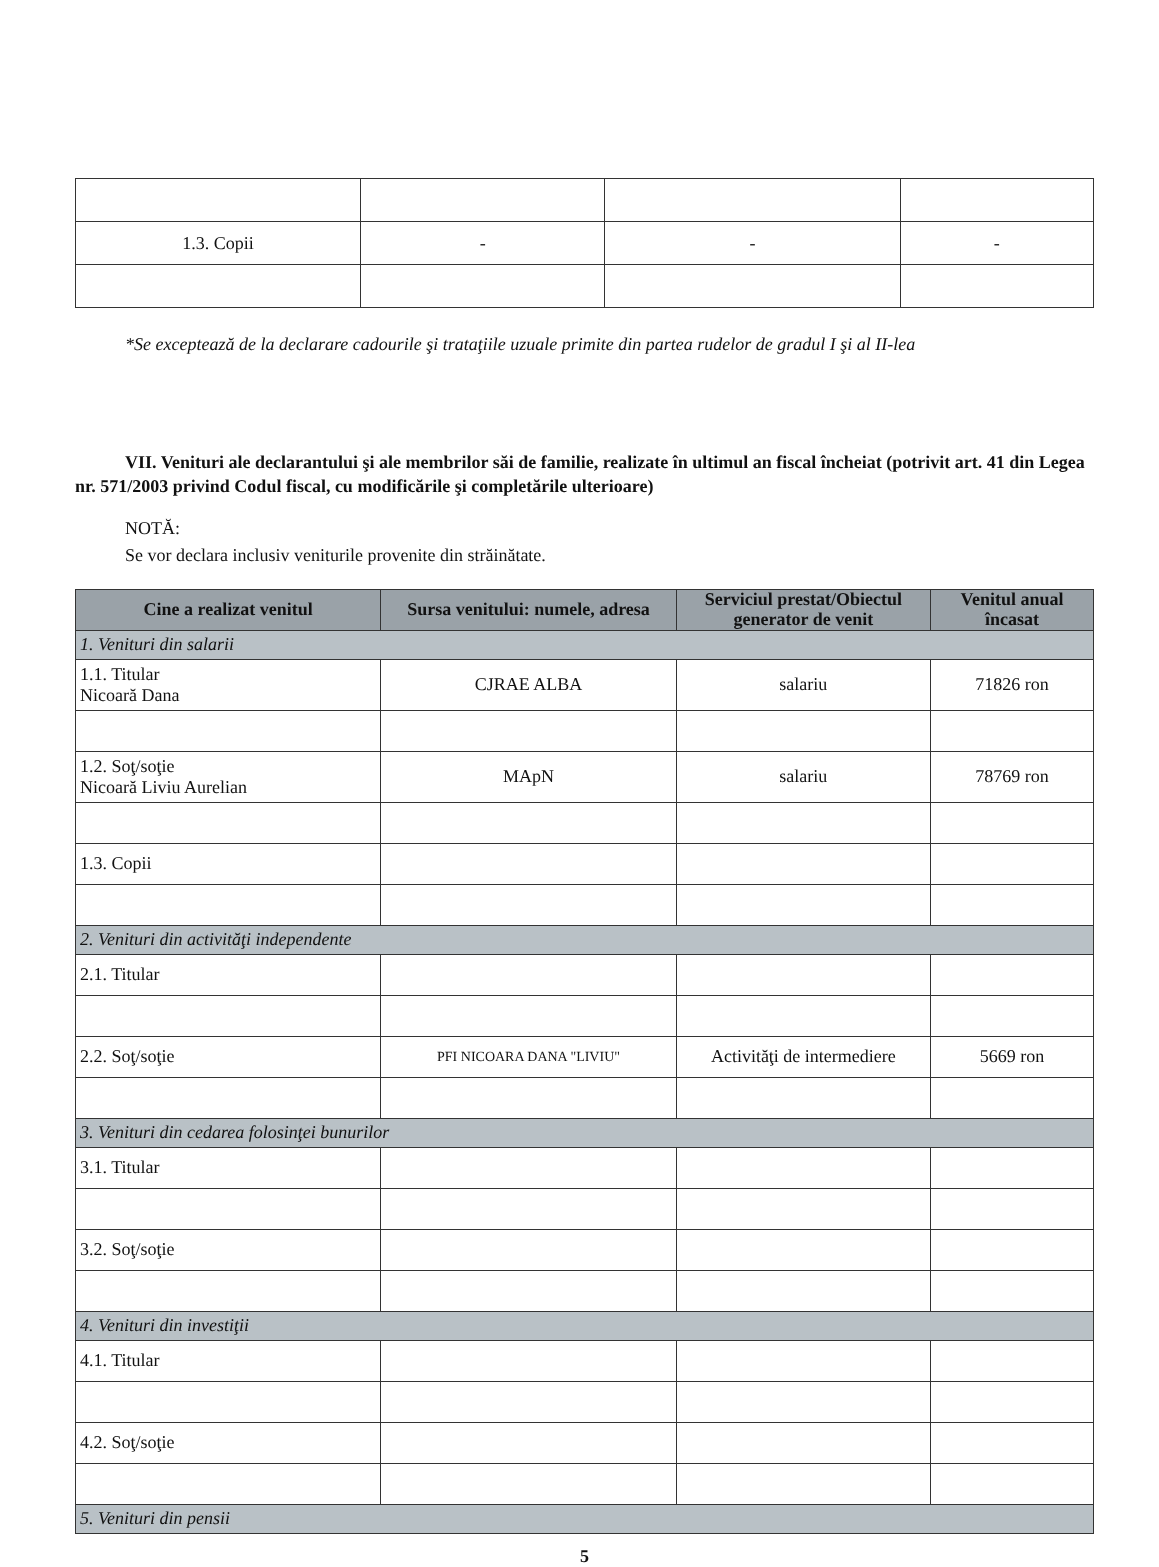| 1.3. Copii | - | - | - |
*Se exceptează de la declarare cadourile şi trataţiile uzuale primite din partea rudelor de gradul I şi al II-lea
VII. Venituri ale declarantului şi ale membrilor săi de familie, realizate în ultimul an fiscal încheiat (potrivit art. 41 din Legea nr. 571/2003 privind Codul fiscal, cu modificările şi completările ulterioare)
NOTĂ:
Se vor declara inclusiv veniturile provenite din străinătate.
| Cine a realizat venitul | Sursa venitului: numele, adresa | Serviciul prestat/Obiectul generator de venit | Venitul anual încasat |
| --- | --- | --- | --- |
| 1. Venituri din salarii | | | |
| 1.1. Titular Nicoară Dana | CJRAE ALBA | salariu | 71826 ron |
| 1.2. Soţ/soţie Nicoară Liviu Aurelian | MApN | salariu | 78769 ron |
| 1.3. Copii | | | |
| 2. Venituri din activităţi independente | | | |
| 2.1. Titular | | | |
| 2.2. Soţ/soţie | PFI NICOARA DANA "LIVIU" | Activităţi de intermediere | 5669 ron |
| 3. Venituri din cedarea folosinţei bunurilor | | | |
| 3.1. Titular | | | |
| 3.2. Soţ/soţie | | | |
| 4. Venituri din investiţii | | | |
| 4.1. Titular | | | |
| 4.2. Soţ/soţie | | | |
| 5. Venituri din pensii | | | |
5